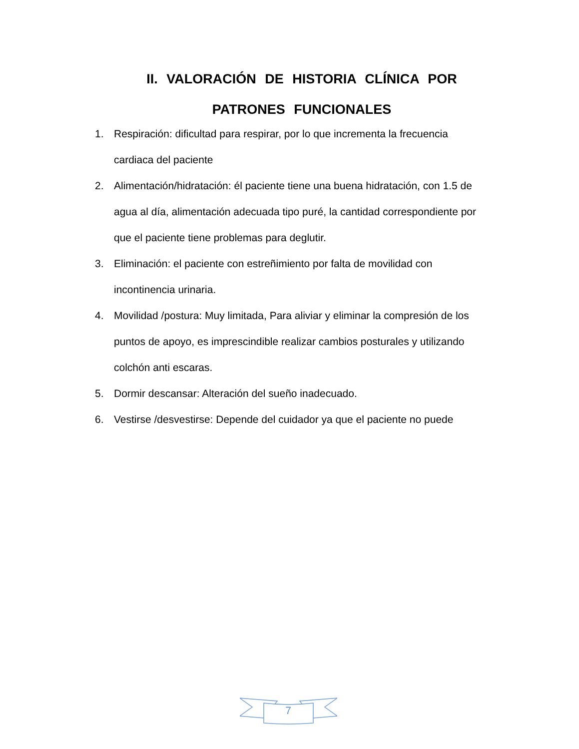II. VALORACIÓN DE HISTORIA CLÍNICA POR PATRONES FUNCIONALES
1. Respiración: dificultad para respirar, por lo que incrementa la frecuencia cardiaca del paciente
2. Alimentación/hidratación: él paciente tiene una buena hidratación, con 1.5 de agua al día, alimentación adecuada tipo puré, la cantidad correspondiente por que el paciente tiene problemas para deglutir.
3. Eliminación: el paciente con estreñimiento por falta de movilidad con incontinencia urinaria.
4. Movilidad /postura: Muy limitada, Para aliviar y eliminar la compresión de los puntos de apoyo, es imprescindible realizar cambios posturales y utilizando colchón anti escaras.
5. Dormir descansar: Alteración del sueño inadecuado.
6. Vestirse /desvestirse: Depende del cuidador ya que el paciente no puede
7